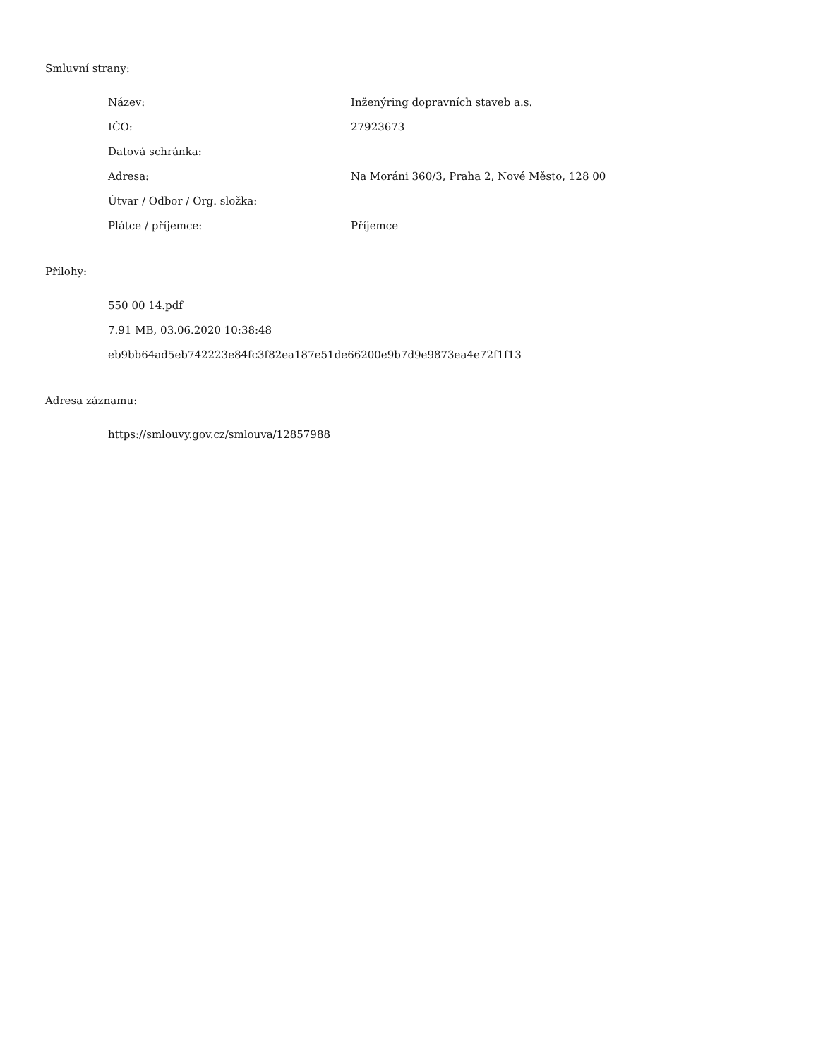Smluvní strany:
| Název: | Inženýring dopravních staveb a.s. |
| IČO: | 27923673 |
| Datová schránka: | |
| Adresa: | Na Moráni 360/3, Praha 2, Nové Město, 128 00 |
| Útvar / Odbor / Org. složka: | |
| Plátce / příjemce: | Příjemce |
Přílohy:
550 00 14.pdf
7.91 MB, 03.06.2020 10:38:48
eb9bb64ad5eb742223e84fc3f82ea187e51de66200e9b7d9e9873ea4e72f1f13
Adresa záznamu:
https://smlouvy.gov.cz/smlouva/12857988